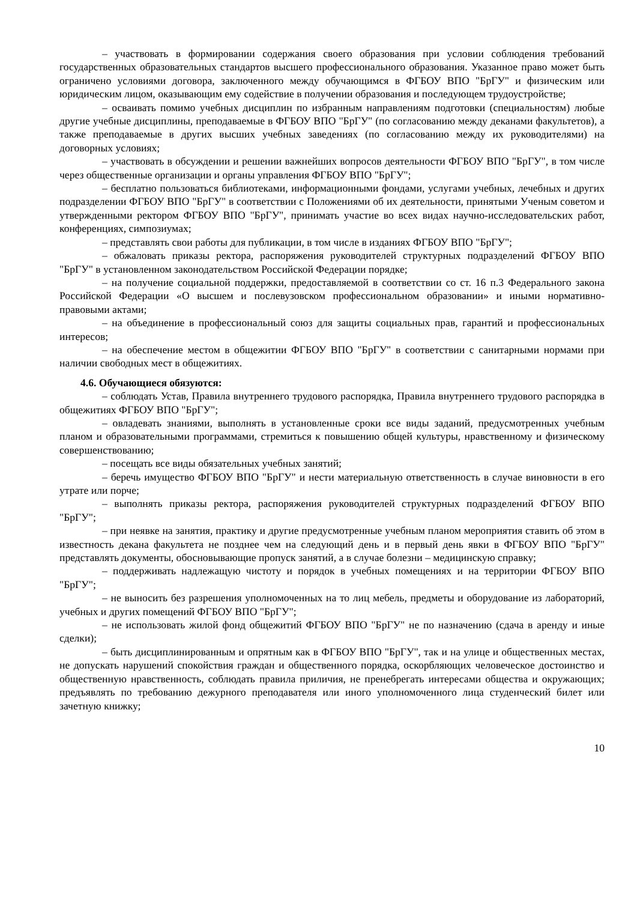– участвовать в формировании содержания своего образования при условии соблюдения требований государственных образовательных стандартов высшего профессионального образования. Указанное право может быть ограничено условиями договора, заключенного между обучающимся в ФГБОУ ВПО "БрГУ" и физическим или юридическим лицом, оказывающим ему содействие в получении образования и последующем трудоустройстве;
– осваивать помимо учебных дисциплин по избранным направлениям подготовки (специальностям) любые другие учебные дисциплины, преподаваемые в ФГБОУ ВПО "БрГУ" (по согласованию между деканами факультетов), а также преподаваемые в других высших учебных заведениях (по согласованию между их руководителями) на договорных условиях;
– участвовать в обсуждении и решении важнейших вопросов деятельности ФГБОУ ВПО "БрГУ", в том числе через общественные организации и органы управления ФГБОУ ВПО "БрГУ";
– бесплатно пользоваться библиотеками, информационными фондами, услугами учебных, лечебных и других подразделении ФГБОУ ВПО "БрГУ" в соответствии с Положениями об их деятельности, принятыми Ученым советом и утвержденными ректором ФГБОУ ВПО "БрГУ", принимать участие во всех видах научно-исследовательских работ, конференциях, симпозиумах;
– представлять свои работы для публикации, в том числе в изданиях ФГБОУ ВПО "БрГУ";
– обжаловать приказы ректора, распоряжения руководителей структурных подразделений ФГБОУ ВПО "БрГУ" в установленном законодательством Российской Федерации порядке;
– на получение социальной поддержки, предоставляемой в соответствии со ст. 16 п.3 Федерального закона Российской Федерации «О высшем и послевузовском профессиональном образовании» и иными нормативно-правовыми актами;
– на объединение в профессиональный союз для защиты социальных прав, гарантий и профессиональных интересов;
– на обеспечение местом в общежитии ФГБОУ ВПО "БрГУ" в соответствии с санитарными нормами при наличии свободных мест в общежитиях.
4.6. Обучающиеся обязуются:
– соблюдать Устав, Правила внутреннего трудового распорядка, Правила внутреннего трудового распорядка в общежитиях ФГБОУ ВПО "БрГУ";
– овладевать знаниями, выполнять в установленные сроки все виды заданий, предусмотренных учебным планом и образовательными программами, стремиться к повышению общей культуры, нравственному и физическому совершенствованию;
– посещать все виды обязательных учебных занятий;
– беречь имущество ФГБОУ ВПО "БрГУ" и нести материальную ответственность в случае виновности в его утрате или порче;
– выполнять приказы ректора, распоряжения руководителей структурных подразделений ФГБОУ ВПО "БрГУ";
– при неявке на занятия, практику и другие предусмотренные учебным планом мероприятия ставить об этом в известность декана факультета не позднее чем на следующий день и в первый день явки в ФГБОУ ВПО "БрГУ" представлять документы, обосновывающие пропуск занятий, а в случае болезни – медицинскую справку;
– поддерживать надлежащую чистоту и порядок в учебных помещениях и на территории ФГБОУ ВПО "БрГУ";
– не выносить без разрешения уполномоченных на то лиц мебель, предметы и оборудование из лабораторий, учебных и других помещений ФГБОУ ВПО "БрГУ";
– не использовать жилой фонд общежитий ФГБОУ ВПО "БрГУ" не по назначению (сдача в аренду и иные сделки);
– быть дисциплинированным и опрятным как в ФГБОУ ВПО "БрГУ", так и на улице и общественных местах, не допускать нарушений спокойствия граждан и общественного порядка, оскорбляющих человеческое достоинство и общественную нравственность, соблюдать правила приличия, не пренебрегать интересами общества и окружающих; предъявлять по требованию дежурного преподавателя или иного уполномоченного лица студенческий билет или зачетную книжку;
10